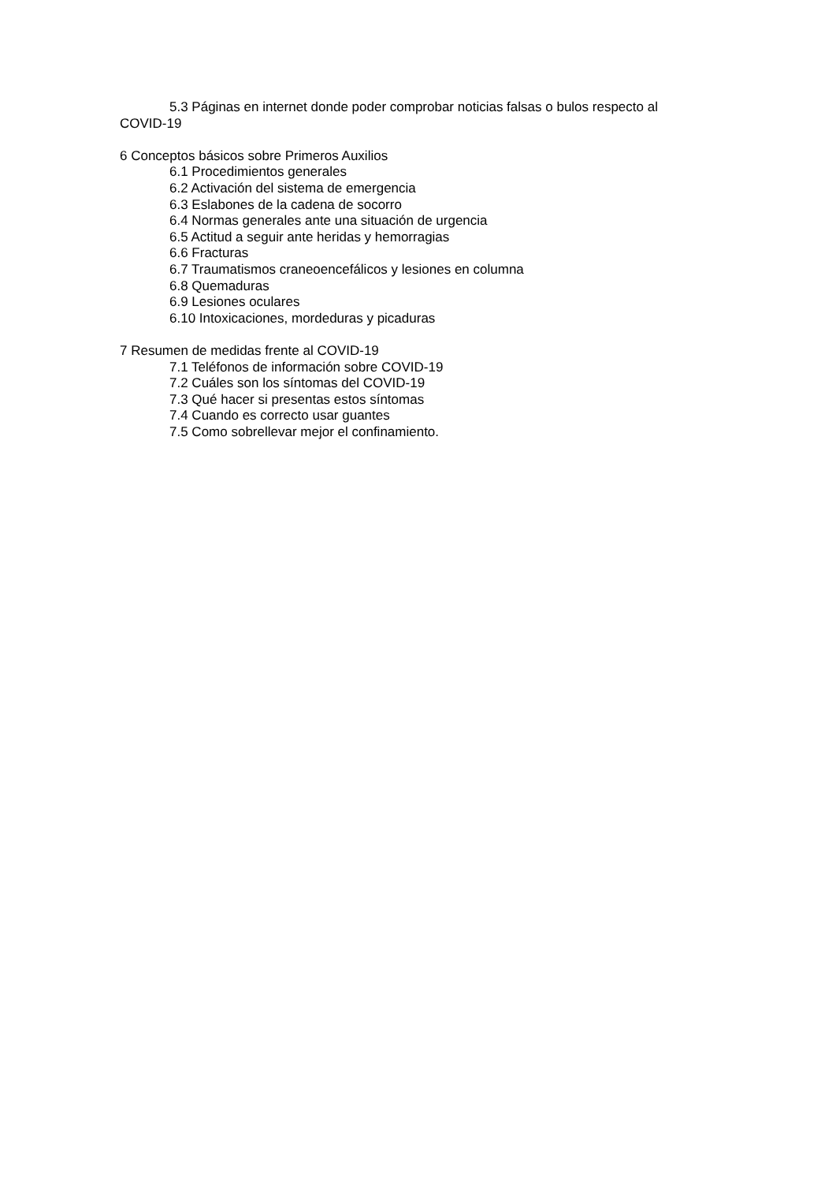5.3 Páginas en internet donde poder comprobar noticias falsas o bulos respecto al COVID-19
6 Conceptos básicos sobre Primeros Auxilios
6.1 Procedimientos generales
6.2 Activación del sistema de emergencia
6.3 Eslabones de la cadena de socorro
6.4 Normas generales ante una situación de urgencia
6.5 Actitud a seguir ante heridas y hemorragias
6.6 Fracturas
6.7 Traumatismos craneoencefálicos y lesiones en columna
6.8 Quemaduras
6.9 Lesiones oculares
6.10 Intoxicaciones, mordeduras y picaduras
7 Resumen de medidas frente al COVID-19
7.1 Teléfonos de información sobre COVID-19
7.2 Cuáles son los síntomas del COVID-19
7.3 Qué hacer si presentas estos síntomas
7.4 Cuando es correcto usar guantes
7.5 Como sobrellevar mejor el confinamiento.